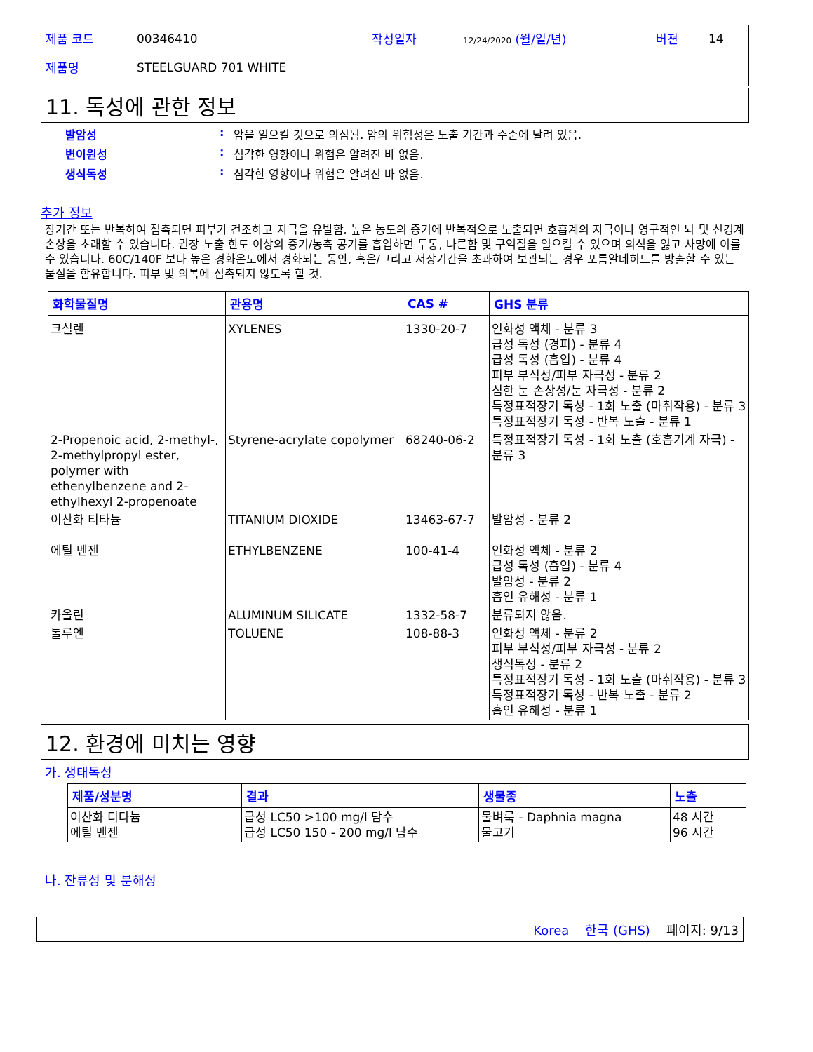| 제품 코드 | 00346410 | 작성일자 | 12/24/2020 (월/일/년) | 버젼 | 14 |
| 제품명 | STEELGUARD 701 WHITE | | | | |
11. 독성에 관한 정보
발암성: 암을 일으킬 것으로 의심됨. 암의 위험성은 노출 기간과 수준에 달려 있음.
변이원성: 심각한 영향이나 위험은 알려진 바 없음.
생식독성: 심각한 영향이나 위험은 알려진 바 없음.
추가 정보
장기간 또는 반복하여 접촉되면 피부가 건조하고 자극을 유발함. 높은 농도의 증기에 반복적으로 노출되면 호흡계의 자극이나 영구적인 뇌 및 신경계 손상을 초래할 수 있습니다. 권장 노출 한도 이상의 증기/농축 공기를 흡입하면 두통, 나른함 및 구역질을 일으킬 수 있으며 의식을 잃고 사망에 이를 수 있습니다. 60C/140F 보다 높은 경화온도에서 경화되는 동안, 혹은/그리고 저장기간을 초과하여 보관되는 경우 포름알데히드를 방출할 수 있는 물질을 함유합니다. 피부 및 의복에 접촉되지 않도록 할 것.
| 화학물질명 | 관용명 | CAS # | GHS 분류 |
| --- | --- | --- | --- |
| 크실렌 | XYLENES | 1330-20-7 | 인화성 액체 - 분류 3 급성 독성 (경피) - 분류 4 급성 독성 (흡입) - 분류 4 피부 부식성/피부 자극성 - 분류 2 심한 눈 손상성/눈 자극성 - 분류 2 특정표적장기 독성 - 1회 노출 (마취작용) - 분류 3 특정표적장기 독성 - 반복 노출 - 분류 1 |
| 2-Propenoic acid, 2-methyl-, 2-methylpropyl ester, polymer with ethenylbenzene and 2-ethylhexyl 2-propenoate | Styrene-acrylate copolymer | 68240-06-2 | 특정표적장기 독성 - 1회 노출 (호흡기계 자극) - 분류 3 |
| 이산화 티타늄 | TITANIUM DIOXIDE | 13463-67-7 | 발암성 - 분류 2 |
| 에틸 벤젠 | ETHYLBENZENE | 100-41-4 | 인화성 액체 - 분류 2 급성 독성 (흡입) - 분류 4 발암성 - 분류 2 흡인 유해성 - 분류 1 |
| 카올린 | ALUMINUM SILICATE | 1332-58-7 | 분류되지 않음. |
| 톨루엔 | TOLUENE | 108-88-3 | 인화성 액체 - 분류 2 피부 부식성/피부 자극성 - 분류 2 생식독성 - 분류 2 특정표적장기 독성 - 1회 노출 (마취작용) - 분류 3 특정표적장기 독성 - 반복 노출 - 분류 2 흡인 유해성 - 분류 1 |
12. 환경에 미치는 영향
가. 생태독성
| 제품/성분명 | 결과 | 생물종 | 노출 |
| --- | --- | --- | --- |
| 이산화 티타늄 에틸 벤젠 | 급성 LC50 >100 mg/l 담수 급성 LC50 150 - 200 mg/l 담수 | 물벼룩 - Daphnia magna 물고기 | 48 시간 96 시간 |
나. 잔류성 및 분해성
Korea 한국 (GHS) 페이지: 9/13